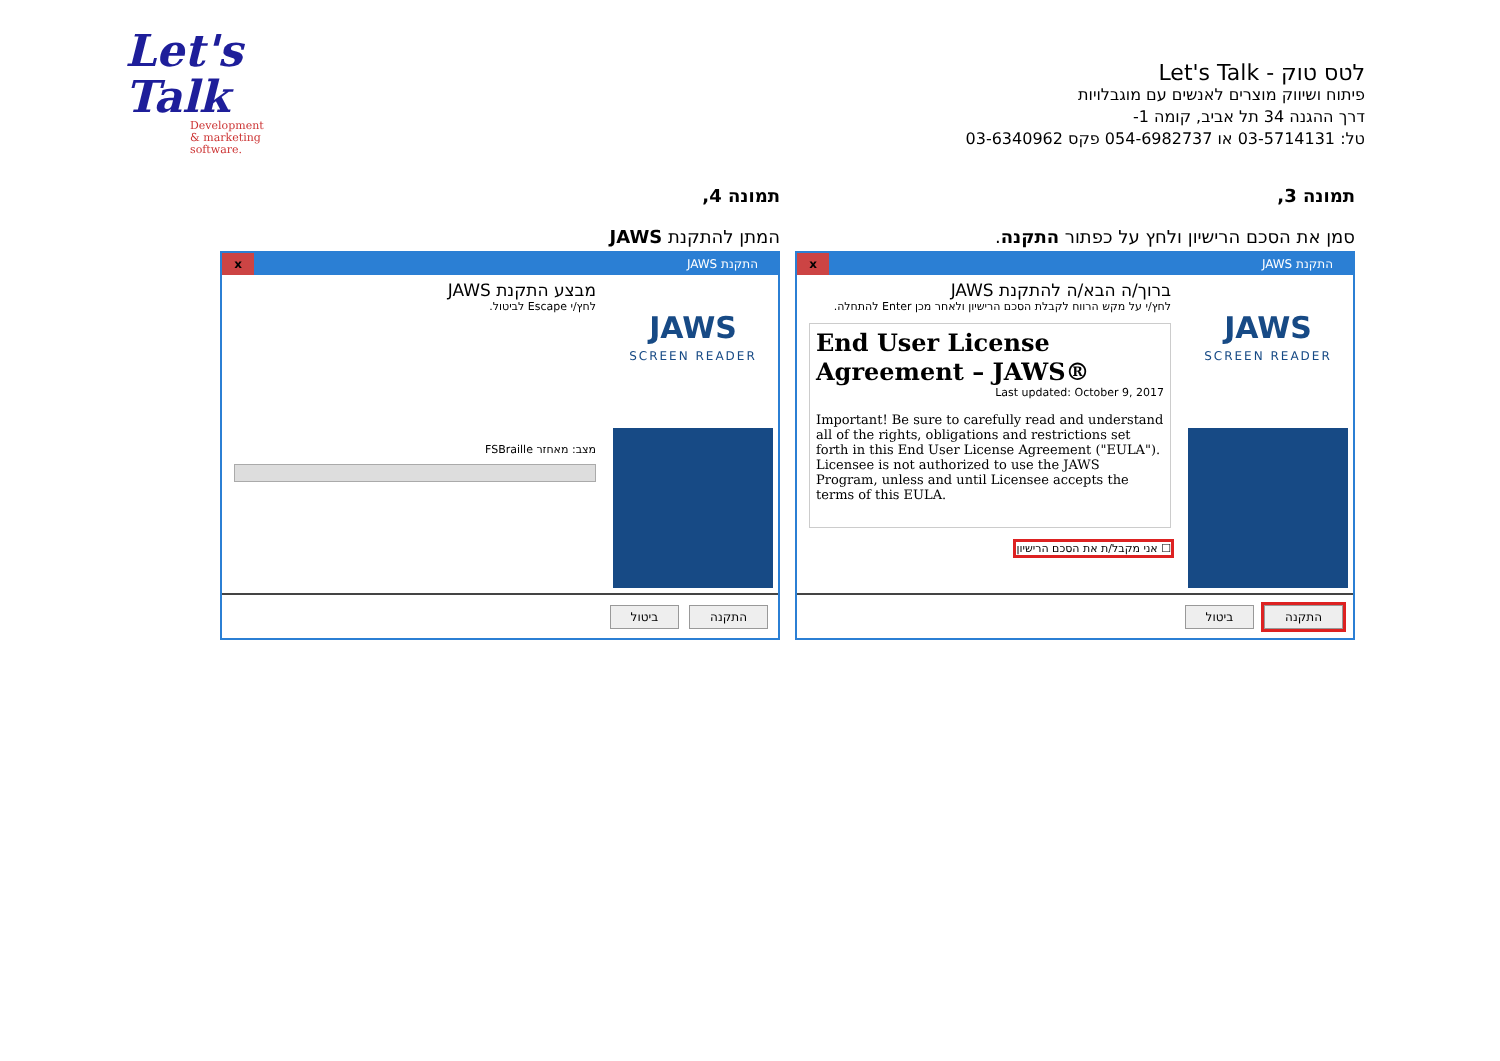Let's
Talk
Development
& marketing software.
לטס טוק - Let's Talk
פיתוח ושיווק מוצרים לאנשים עם מוגבלויות
דרך ההגנה 34 תל אביב, קומה 1-
טל: 03-5714131 או 054-6982737 פקס 03-6340962
תמונה 3,
סמן את הסכם הרישיון ולחץ על כפתור התקנה.
התקנת JAWS
x
JAWS
SCREEN READER
ברוך/ה הבא/ה להתקנת JAWS
לחץ/י על מקש הרווח לקבלת הסכם הרישיון ולאחר מכן Enter להתחלה.
End User License Agreement – JAWS®
Last updated: October 9, 2017
Important! Be sure to carefully read and understand all of the rights, obligations and restrictions set forth in this End User License Agreement ("EULA"). Licensee is not authorized to use the JAWS Program, unless and until Licensee accepts the terms of this EULA.
☐ אני מקבל/ת את הסכם הרישיון
התקנה ביטול
תמונה 4,
המתן להתקנת JAWS
התקנת JAWS
x
JAWS
SCREEN READER
מבצע התקנת JAWS
לחץ/י Escape לביטול.
מצב: מאחזר FSBraille
התקנה ביטול